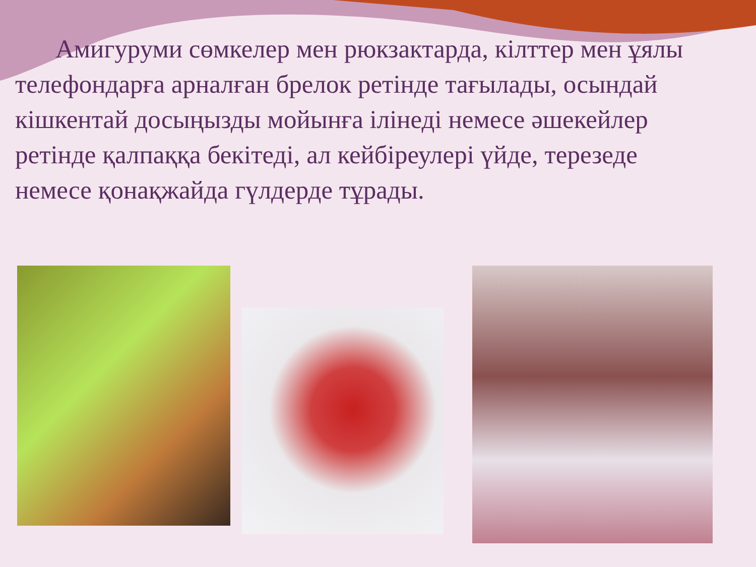Амигуруми сөмкелер мен рюкзактарда, кілттер мен ұялы телефондарға арналған брелок ретінде тағылады, осындай кішкентай досыңызды мойынға ілінеді немесе әшекейлер ретінде қалпаққа бекітеді, ал кейбіреулері үйде, терезеде немесе қонақжайда гүлдерде тұрады.